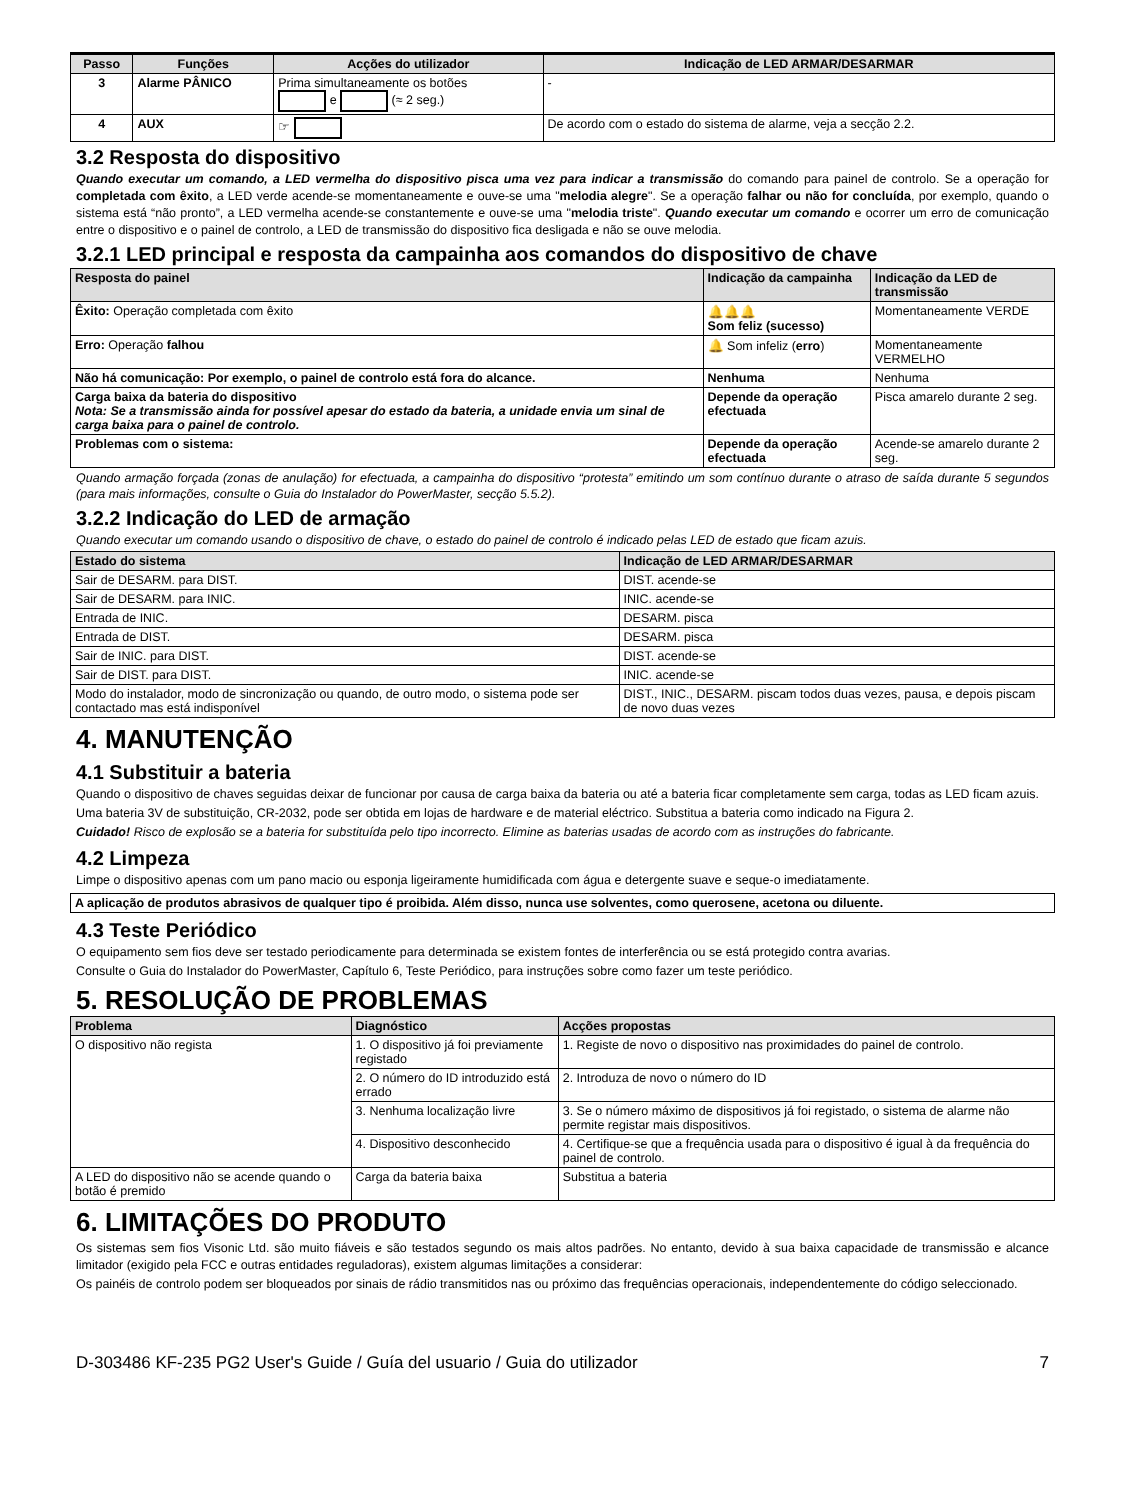| Passo | Funções | Acções do utilizador | Indicação de LED ARMAR/DESARMAR |
| --- | --- | --- | --- |
| 3 | Alarme PÂNICO | Prima simultaneamente os botões e (≈ 2 seg.) | - |
| 4 | AUX | ☞ | De acordo com o estado do sistema de alarme, veja a secção 2.2. |
3.2 Resposta do dispositivo
Quando executar um comando, a LED vermelha do dispositivo pisca uma vez para indicar a transmissão do comando para painel de controlo. Se a operação for completada com êxito, a LED verde acende-se momentaneamente e ouve-se uma "melodia alegre". Se a operação falhar ou não for concluída, por exemplo, quando o sistema está “não pronto”, a LED vermelha acende-se constantemente e ouve-se uma "melodia triste". Quando executar um comando e ocorrer um erro de comunicação entre o dispositivo e o painel de controlo, a LED de transmissão do dispositivo fica desligada e não se ouve melodia.
3.2.1 LED principal e resposta da campainha aos comandos do dispositivo de chave
| Resposta do painel | Indicação da campainha | Indicação da LED de transmissão |
| --- | --- | --- |
| Êxito: Operação completada com êxito | 🔔🔔🔔 Som feliz (sucesso) | Momentaneamente VERDE |
| Erro: Operação falhou | 🔔 Som infeliz ( erro ) | Momentaneamente VERMELHO |
| Não há comunicação: Por exemplo, o painel de controlo está fora do alcance. | Nenhuma | Nenhuma |
| Carga baixa da bateria do dispositivo Nota: Se a transmissão ainda for possível apesar do estado da bateria, a unidade envia um sinal de carga baixa para o painel de controlo. | Depende da operação efectuada | Pisca amarelo durante 2 seg. |
| Problemas com o sistema: | Depende da operação efectuada | Acende-se amarelo durante 2 seg. |
Quando armação forçada (zonas de anulação) for efectuada, a campainha do dispositivo “protesta” emitindo um som contínuo durante o atraso de saída durante 5 segundos (para mais informações, consulte o Guia do Instalador do PowerMaster, secção 5.5.2).
3.2.2 Indicação do LED de armação
Quando executar um comando usando o dispositivo de chave, o estado do painel de controlo é indicado pelas LED de estado que ficam azuis.
| Estado do sistema | Indicação de LED ARMAR/DESARMAR |
| --- | --- |
| Sair de DESARM. para DIST. | DIST. acende-se |
| Sair de DESARM. para INIC. | INIC. acende-se |
| Entrada de INIC. | DESARM. pisca |
| Entrada de DIST. | DESARM. pisca |
| Sair de INIC. para DIST. | DIST. acende-se |
| Sair de DIST. para DIST. | INIC. acende-se |
| Modo do instalador, modo de sincronização ou quando, de outro modo, o sistema pode ser contactado mas está indisponível | DIST., INIC., DESARM. piscam todos duas vezes, pausa, e depois piscam de novo duas vezes |
4. MANUTENÇÃO
4.1 Substituir a bateria
Quando o dispositivo de chaves seguidas deixar de funcionar por causa de carga baixa da bateria ou até a bateria ficar completamente sem carga, todas as LED ficam azuis.
Uma bateria 3V de substituição, CR-2032, pode ser obtida em lojas de hardware e de material eléctrico. Substitua a bateria como indicado na Figura 2.
Cuidado! Risco de explosão se a bateria for substituída pelo tipo incorrecto. Elimine as baterias usadas de acordo com as instruções do fabricante.
4.2 Limpeza
Limpe o dispositivo apenas com um pano macio ou esponja ligeiramente humidificada com água e detergente suave e seque-o imediatamente.
A aplicação de produtos abrasivos de qualquer tipo é proibida. Além disso, nunca use solventes, como querosene, acetona ou diluente.
4.3 Teste Periódico
O equipamento sem fios deve ser testado periodicamente para determinada se existem fontes de interferência ou se está protegido contra avarias.
Consulte o Guia do Instalador do PowerMaster, Capítulo 6, Teste Periódico, para instruções sobre como fazer um teste periódico.
5. RESOLUÇÃO DE PROBLEMAS
| Problema | Diagnóstico | Acções propostas |
| --- | --- | --- |
| O dispositivo não regista | 1. O dispositivo já foi previamente registado | 1. Registe de novo o dispositivo nas proximidades do painel de controlo. |
| | 2. O número do ID introduzido está errado | 2. Introduza de novo o número do ID |
| | 3. Nenhuma localização livre | 3. Se o número máximo de dispositivos já foi registado, o sistema de alarme não permite registar mais dispositivos. |
| | 4. Dispositivo desconhecido | 4. Certifique-se que a frequência usada para o dispositivo é igual à da frequência do painel de controlo. |
| A LED do dispositivo não se acende quando o botão é premido | Carga da bateria baixa | Substitua a bateria |
6. LIMITAÇÕES DO PRODUTO
Os sistemas sem fios Visonic Ltd. são muito fiáveis e são testados segundo os mais altos padrões. No entanto, devido à sua baixa capacidade de transmissão e alcance limitador (exigido pela FCC e outras entidades reguladoras), existem algumas limitações a considerar:
Os painéis de controlo podem ser bloqueados por sinais de rádio transmitidos nas ou próximo das frequências operacionais, independentemente do código seleccionado.
D-303486 KF-235 PG2 User's Guide / Guía del usuario / Guia do utilizador 7